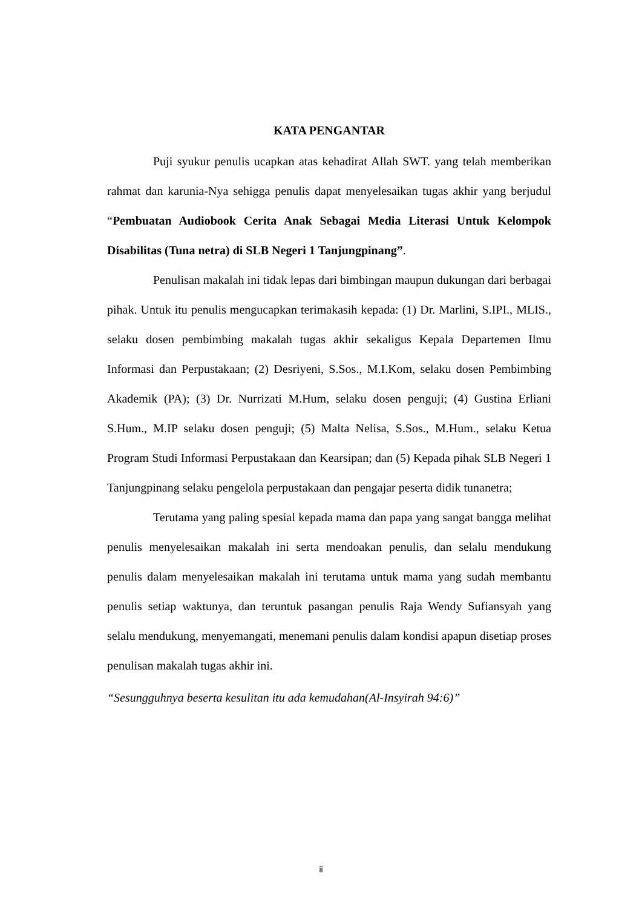KATA PENGANTAR
Puji syukur penulis ucapkan atas kehadirat Allah SWT. yang telah memberikan rahmat dan karunia-Nya sehigga penulis dapat menyelesaikan tugas akhir yang berjudul “Pembuatan Audiobook Cerita Anak Sebagai Media Literasi Untuk Kelompok Disabilitas (Tuna netra) di SLB Negeri 1 Tanjungpinang”.
Penulisan makalah ini tidak lepas dari bimbingan maupun dukungan dari berbagai pihak. Untuk itu penulis mengucapkan terimakasih kepada: (1) Dr. Marlini, S.IPI., MLIS., selaku dosen pembimbing makalah tugas akhir sekaligus Kepala Departemen Ilmu Informasi dan Perpustakaan; (2) Desriyeni, S.Sos., M.I.Kom, selaku dosen Pembimbing Akademik (PA); (3) Dr. Nurrizati M.Hum, selaku dosen penguji; (4) Gustina Erliani S.Hum., M.IP selaku dosen penguji; (5) Malta Nelisa, S.Sos., M.Hum., selaku Ketua Program Studi Informasi Perpustakaan dan Kearsipan; dan (5) Kepada pihak SLB Negeri 1 Tanjungpinang selaku pengelola perpustakaan dan pengajar peserta didik tunanetra;
Terutama yang paling spesial kepada mama dan papa yang sangat bangga melihat penulis menyelesaikan makalah ini serta mendoakan penulis, dan selalu mendukung penulis dalam menyelesaikan makalah ini terutama untuk mama yang sudah membantu penulis setiap waktunya, dan teruntuk pasangan penulis Raja Wendy Sufiansyah yang selalu mendukung, menyemangati, menemani penulis dalam kondisi apapun disetiap proses penulisan makalah tugas akhir ini.
“Sesungguhnya beserta kesulitan itu ada kemudahan(Al-Insyirah 94:6)”
ii